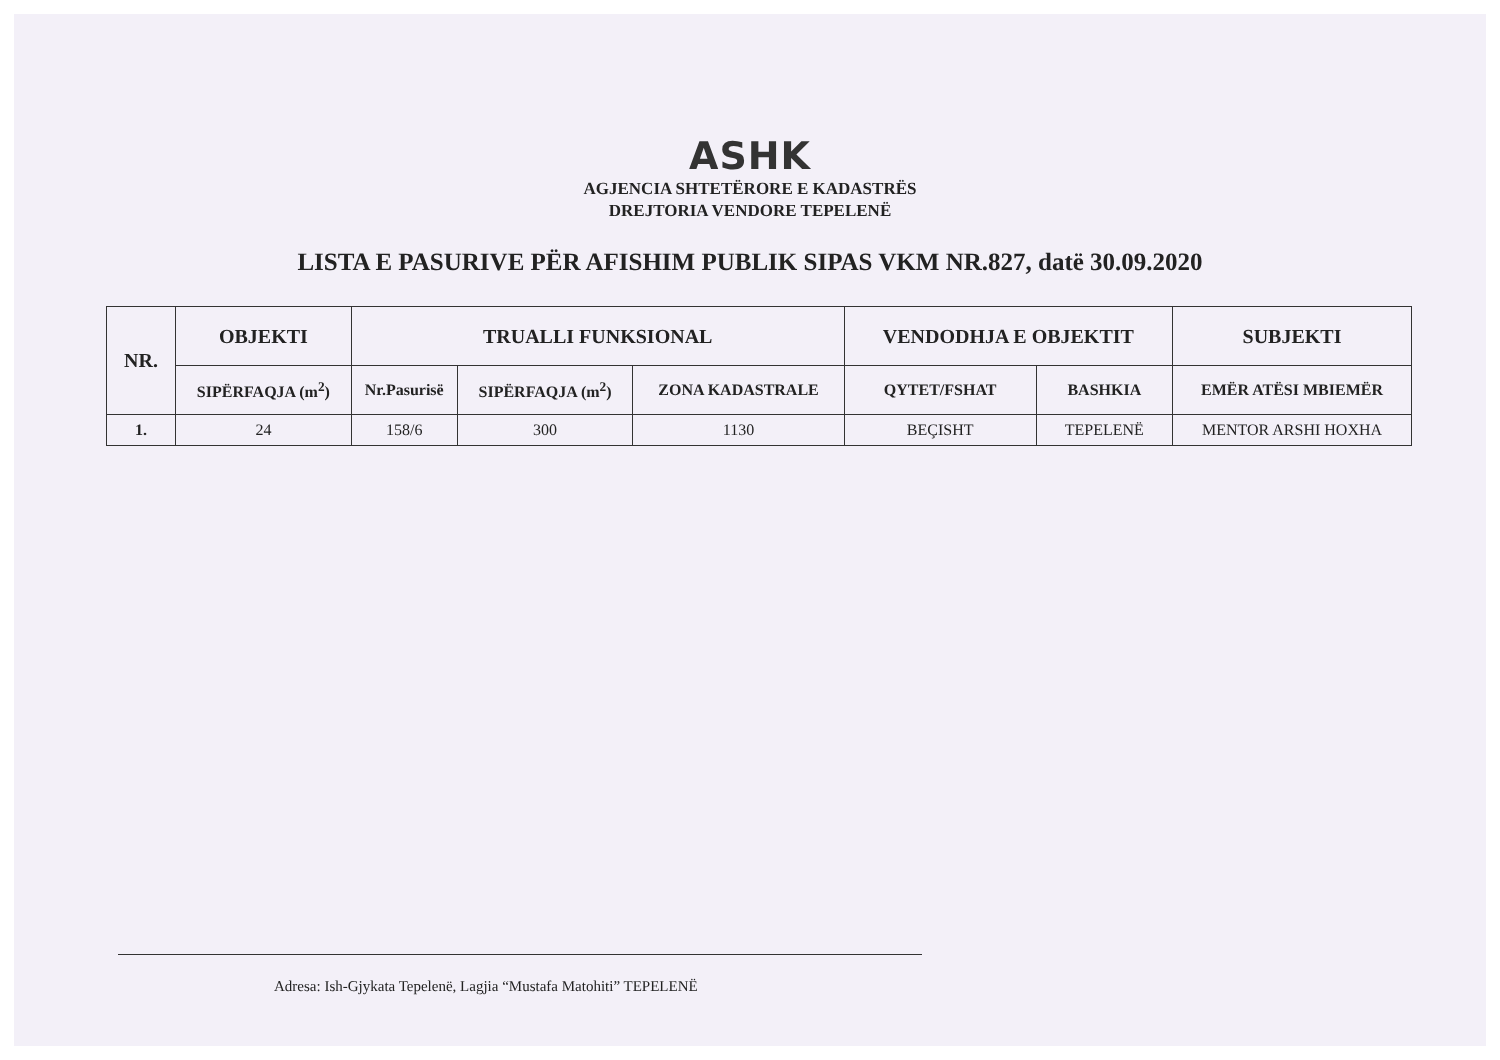ASHK
AGJENCIA SHTETËRORE E KADASTRËS
DREJTORIA VENDORE TEPELENË
LISTA E PASURIVE PËR AFISHIM PUBLIK SIPAS VKM NR.827, datë 30.09.2020
| NR. | OBJEKTI | TRUALLI FUNKSIONAL | | | VENDODHJA E OBJEKTIT | | SUBJEKTI |
| --- | --- | --- | --- | --- | --- | --- | --- |
| | SIPËRFAQJA (m<sup>2</sup>) | Nr.Pasurisë | SIPËRFAQJA (m<sup>2</sup>) | ZONA KADASTRALE | QYTET/FSHAT | BASHKIA | EMËR ATËSI MBIEMËR |
| 1. | 24 | 158/6 | 300 | 1130 | BEÇISHT | TEPELENË | MENTOR ARSHI HOXHA |
Adresa: Ish-Gjykata Tepelenë, Lagjia “Mustafa Matohiti” TEPELENË